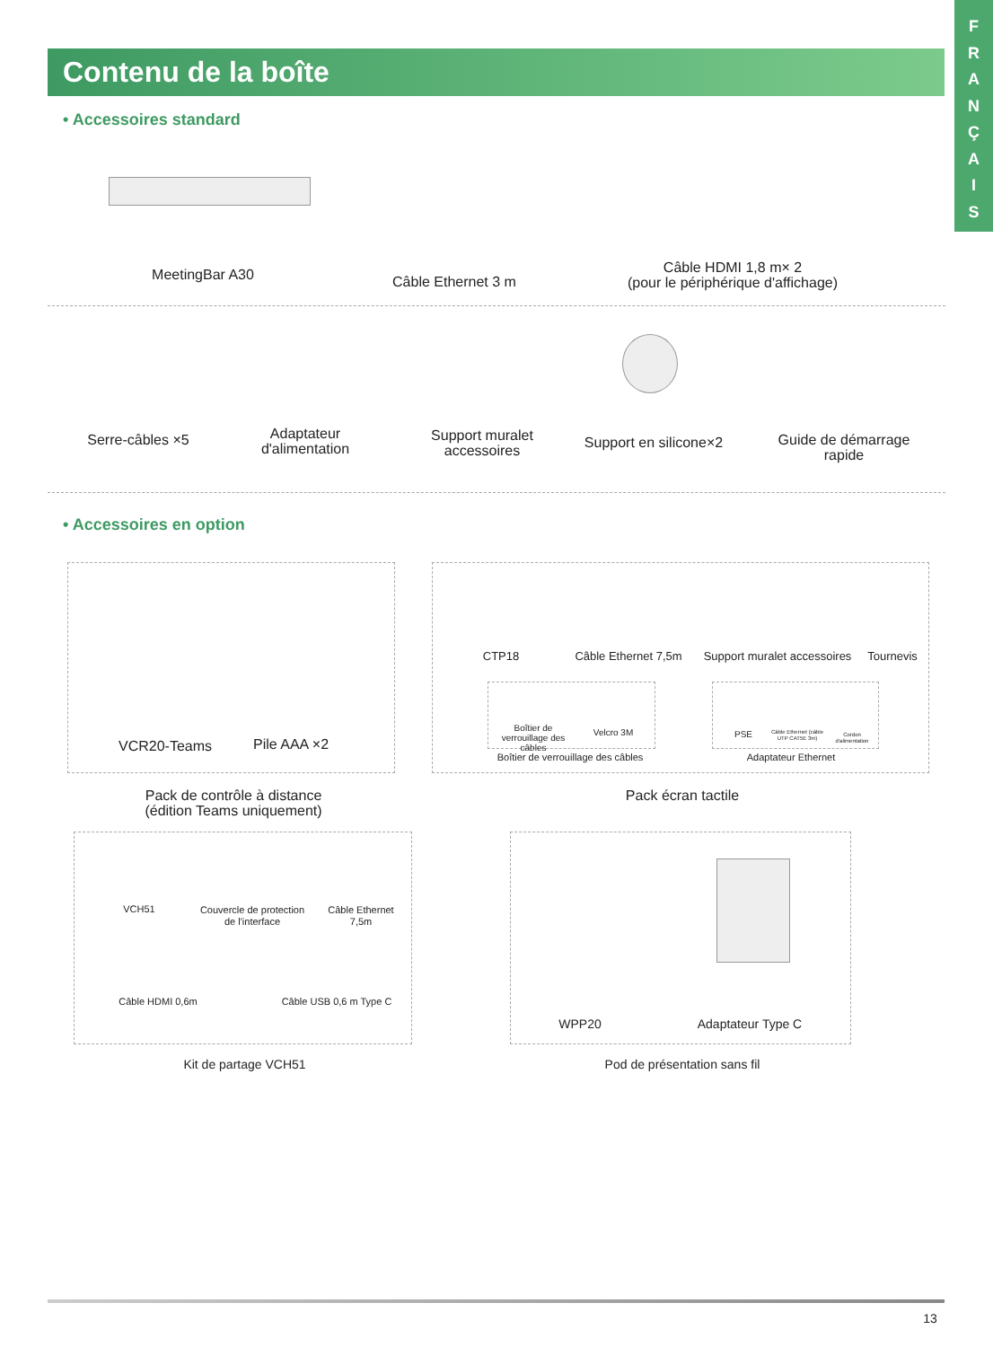F
R
A
N
Ç
A
I
S
Contenu de la boîte
• Accessoires standard
MeetingBar A30 Câble Ethernet 3 m
Câble HDMI 1,8 m× 2
(pour le périphérique d'affichage)
Serre-câbles ×5
Adaptateur
d'alimentation
Support muralet
accessoires
Support en silicone×2
Guide de démarrage
rapide
• Accessoires en option
VCR20-Teams Pile AAA ×2
Pack de contrôle à distance
(édition Teams uniquement)
CTP18
Câble Ethernet 7,5m
Support muralet accessoires
Tournevis
Boîtier de verrouillage des câbles
Velcro 3M
Boîtier de verrouillage des câbles
PSE
Câble Ethernet (câble UTP CAT5E 3m)
Cordon d'alimentation
Adaptateur Ethernet
Pack écran tactile
VCH51
Couvercle de protection de l'interface
Câble Ethernet 7,5m
Câble HDMI 0,6m Câble USB 0,6 m Type C
Kit de partage VCH51
WPP20 Adaptateur Type C
Pod de présentation sans fil
13